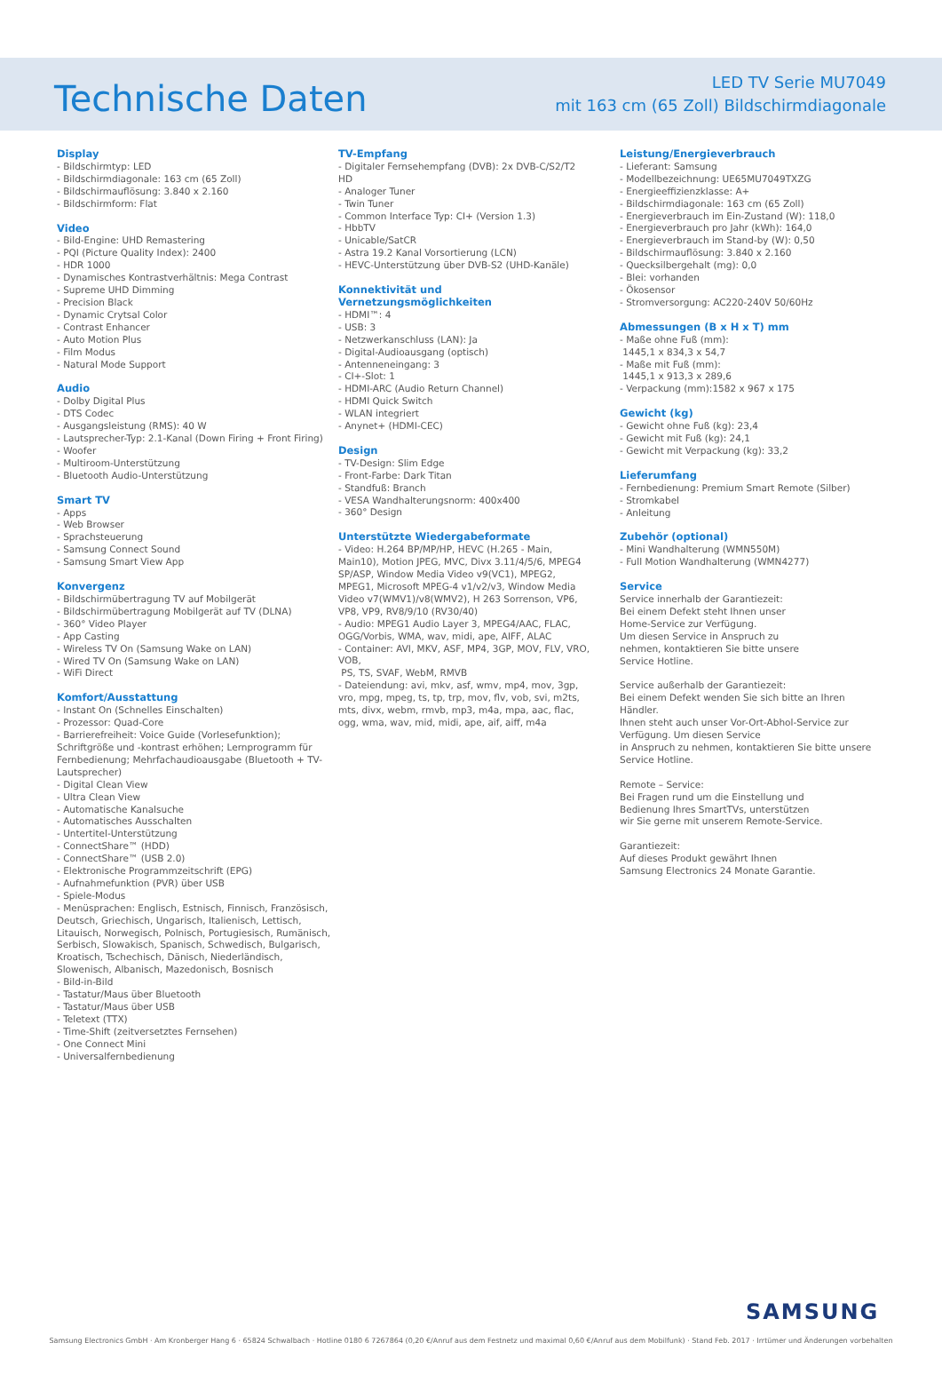Technische Daten
LED TV Serie MU7049
mit 163 cm (65 Zoll) Bildschirmdiagonale
Display
- Bildschirmtyp: LED
- Bildschirmdiagonale: 163 cm (65 Zoll)
- Bildschirmauflösung: 3.840 x 2.160
- Bildschirmform: Flat
Video
- Bild-Engine: UHD Remastering
- PQI (Picture Quality Index): 2400
- HDR 1000
- Dynamisches Kontrastverhältnis: Mega Contrast
- Supreme UHD Dimming
- Precision Black
- Dynamic Crytsal Color
- Contrast Enhancer
- Auto Motion Plus
- Film Modus
- Natural Mode Support
Audio
- Dolby Digital Plus
- DTS Codec
- Ausgangsleistung (RMS): 40 W
- Lautsprecher-Typ: 2.1-Kanal (Down Firing + Front Firing)
- Woofer
- Multiroom-Unterstützung
- Bluetooth Audio-Unterstützung
Smart TV
- Apps
- Web Browser
- Sprachsteuerung
- Samsung Connect Sound
- Samsung Smart View App
Konvergenz
- Bildschirmübertragung TV auf Mobilgerät
- Bildschirmübertragung Mobilgerät auf TV (DLNA)
- 360° Video Player
- App Casting
- Wireless TV On (Samsung Wake on LAN)
- Wired TV On (Samsung Wake on LAN)
- WiFi Direct
Komfort/Ausstattung
- Instant On (Schnelles Einschalten)
- Prozessor: Quad-Core
- Barrierefreiheit: Voice Guide (Vorlesefunktion); Schriftgröße und -kontrast erhöhen; Lernprogramm für Fernbedienung; Mehrfachaudioausgabe (Bluetooth + TV-Lautsprecher)
- Digital Clean View
- Ultra Clean View
- Automatische Kanalsuche
- Automatisches Ausschalten
- Untertitel-Unterstützung
- ConnectShare™ (HDD)
- ConnectShare™ (USB 2.0)
- Elektronische Programmzeitschrift (EPG)
- Aufnahmefunktion (PVR) über USB
- Spiele-Modus
- Menüsprachen: Englisch, Estnisch, Finnisch, Französisch, Deutsch, Griechisch, Ungarisch, Italienisch, Lettisch, Litauisch, Norwegisch, Polnisch, Portugiesisch, Rumänisch, Serbisch, Slowakisch, Spanisch, Schwedisch, Bulgarisch, Kroatisch, Tschechisch, Dänisch, Niederländisch, Slowenisch, Albanisch, Mazedonisch, Bosnisch
- Bild-in-Bild
- Tastatur/Maus über Bluetooth
- Tastatur/Maus über USB
- Teletext (TTX)
- Time-Shift (zeitversetztes Fernsehen)
- One Connect Mini
- Universalfernbedienung
TV-Empfang
- Digitaler Fernsehempfang (DVB): 2x DVB-C/S2/T2 HD
- Analoger Tuner
- Twin Tuner
- Common Interface Typ: CI+ (Version 1.3)
- HbbTV
- Unicable/SatCR
- Astra 19.2 Kanal Vorsortierung (LCN)
- HEVC-Unterstützung über DVB-S2 (UHD-Kanäle)
Konnektivität und Vernetzungsmöglichkeiten
- HDMI™: 4
- USB: 3
- Netzwerkanschluss (LAN): Ja
- Digital-Audioausgang (optisch)
- Antenneneingang: 3
- CI+-Slot: 1
- HDMI-ARC (Audio Return Channel)
- HDMI Quick Switch
- WLAN integriert
- Anynet+ (HDMI-CEC)
Design
- TV-Design: Slim Edge
- Front-Farbe: Dark Titan
- Standfuß: Branch
- VESA Wandhalterungsnorm: 400x400
- 360° Design
Unterstützte Wiedergabeformate
- Video: H.264 BP/MP/HP, HEVC (H.265 - Main, Main10), Motion JPEG, MVC, Divx 3.11/4/5/6, MPEG4 SP/ASP, Window Media Video v9(VC1), MPEG2, MPEG1, Microsoft MPEG-4 v1/v2/v3, Window Media Video v7(WMV1)/v8(WMV2), H 263 Sorrenson, VP6, VP8, VP9, RV8/9/10 (RV30/40)
- Audio: MPEG1 Audio Layer 3, MPEG4/AAC, FLAC, OGG/Vorbis, WMA, wav, midi, ape, AIFF, ALAC
- Container: AVI, MKV, ASF, MP4, 3GP, MOV, FLV, VRO, VOB,
PS, TS, SVAF, WebM, RMVB
- Dateiendung: avi, mkv, asf, wmv, mp4, mov, 3gp, vro, mpg, mpeg, ts, tp, trp, mov, flv, vob, svi, m2ts, mts, divx, webm, rmvb, mp3, m4a, mpa, aac, flac, ogg, wma, wav, mid, midi, ape, aif, aiff, m4a
Leistung/Energieverbrauch
- Lieferant: Samsung
- Modellbezeichnung: UE65MU7049TXZG
- Energieeffizienzklasse: A+
- Bildschirmdiagonale: 163 cm (65 Zoll)
- Energieverbrauch im Ein-Zustand (W): 118,0
- Energieverbrauch pro Jahr (kWh): 164,0
- Energieverbrauch im Stand-by (W): 0,50
- Bildschirmauflösung: 3.840 x 2.160
- Quecksilbergehalt (mg): 0,0
- Blei: vorhanden
- Ökosensor
- Stromversorgung: AC220-240V 50/60Hz
Abmessungen (B x H x T) mm
- Maße ohne Fuß (mm):
1445,1 x 834,3 x 54,7
- Maße mit Fuß (mm):
1445,1 x 913,3 x 289,6
- Verpackung (mm):1582 x 967 x 175
Gewicht (kg)
- Gewicht ohne Fuß (kg): 23,4
- Gewicht mit Fuß (kg): 24,1
- Gewicht mit Verpackung (kg): 33,2
Lieferumfang
- Fernbedienung: Premium Smart Remote (Silber)
- Stromkabel
- Anleitung
Zubehör (optional)
- Mini Wandhalterung (WMN550M)
- Full Motion Wandhalterung (WMN4277)
Service
Service innerhalb der Garantiezeit:
Bei einem Defekt steht Ihnen unser
Home-Service zur Verfügung.
Um diesen Service in Anspruch zu
nehmen, kontaktieren Sie bitte unsere
Service Hotline.
Service außerhalb der Garantiezeit:
Bei einem Defekt wenden Sie sich bitte an Ihren Händler.
Ihnen steht auch unser Vor-Ort-Abhol-Service zur
Verfügung. Um diesen Service
in Anspruch zu nehmen, kontaktieren Sie bitte unsere
Service Hotline.
Remote – Service:
Bei Fragen rund um die Einstellung und
Bedienung Ihres SmartTVs, unterstützen
wir Sie gerne mit unserem Remote-Service.
Garantiezeit:
Auf dieses Produkt gewährt Ihnen
Samsung Electronics 24 Monate Garantie.
SAMSUNG
Samsung Electronics GmbH · Am Kronberger Hang 6 · 65824 Schwalbach · Hotline 0180 6 7267864 (0,20 €/Anruf aus dem Festnetz und maximal 0,60 €/Anruf aus dem Mobilfunk) · Stand Feb. 2017 · Irrtümer und Änderungen vorbehalten